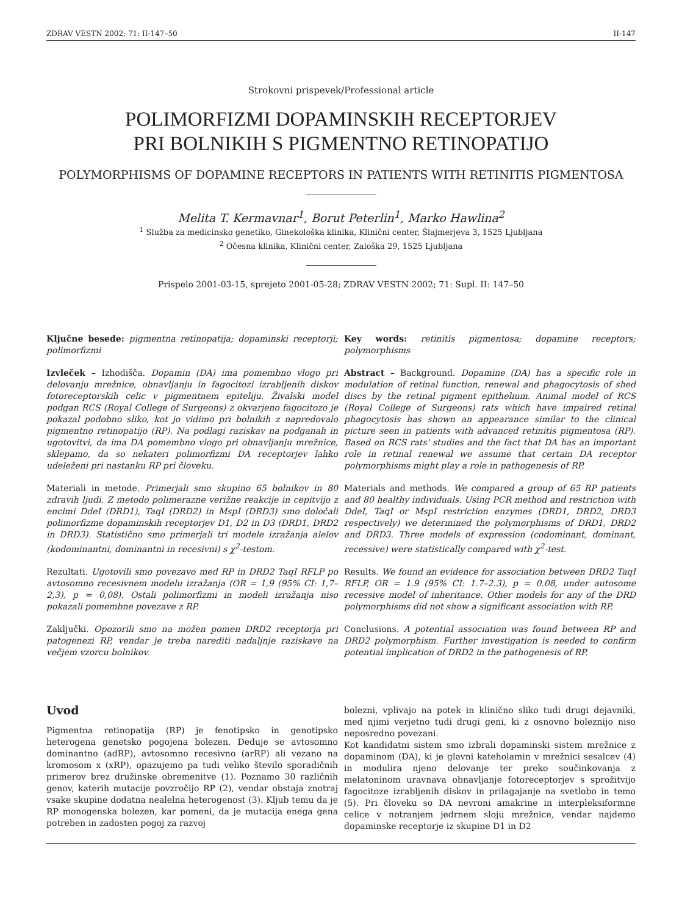ZDRAV VESTN 2002; 71: II-147–50 II-147
Strokovni prispevek/Professional article
POLIMORFIZMI DOPAMINSKIH RECEPTORJEV
PRI BOLNIKIH S PIGMENTNO RETINOPATIJO
POLYMORPHISMS OF DOPAMINE RECEPTORS IN PATIENTS WITH RETINITIS PIGMENTOSA
Melita T. Kermavnar<sup>1</sup>, Borut Peterlin<sup>1</sup>, Marko Hawlina<sup>2</sup>
<sup>1</sup> Služba za medicinsko genetiko, Ginekološka klinika, Klinični center, Šlajmerjeva 3, 1525 Ljubljana
<sup>2</sup> Očesna klinika, Klinični center, Zaloška 29, 1525 Ljubljana
Prispelo 2001-03-15, sprejeto 2001-05-28; ZDRAV VESTN 2002; 71: Supl. II: 147–50
Ključne besede: pigmentna retinopatija; dopaminski receptorji; polimorfizmi
Izvleček – Izhodišča. Dopamin (DA) ima pomembno vlogo pri delovanju mrežnice, obnavljanju in fagocitozi izrabljenih diskov fotoreceptorskih celic v pigmentnem epiteliju. Živalski model podgan RCS (Royal College of Surgeons) z okvarjeno fagocitozo je pokazal podobno sliko, kot jo vidimo pri bolnikih z napredovalo pigmentno retinopatijo (RP). Na podlagi raziskav na podganah in ugotovitvi, da ima DA pomembno vlogo pri obnavljanju mrežnice, sklepamo, da so nekateri polimorfizmi DA receptorjev lahko udeleženi pri nastanku RP pri človeku.
Materiali in metode. Primerjali smo skupino 65 bolnikov in 80 zdravih ljudi. Z metodo polimerazne verižne reakcije in cepitvijo z encimi DdeI (DRD1), TaqI (DRD2) in MspI (DRD3) smo določali polimorfizme dopaminskih receptorjev D1, D2 in D3 (DRD1, DRD2 in DRD3). Statistično smo primerjali tri modele izražanja alelov (kodominantni, dominantni in recesivni) s χ<sup>2</sup>-testom.
Rezultati. Ugotovili smo povezavo med RP in DRD2 TaqI RFLP po avtosomno recesivnem modelu izražanja (OR = 1,9 (95% CI: 1,7–2,3), p = 0,08). Ostali polimorfizmi in modeli izražanja niso pokazali pomembne povezave z RP.
Zaključki. Opozorili smo na možen pomen DRD2 receptorja pri patogenezi RP, vendar je treba narediti nadaljnje raziskave na večjem vzorcu bolnikov.
Key words: retinitis pigmentosa; dopamine receptors; polymorphisms
Abstract – Background. Dopamine (DA) has a specific role in modulation of retinal function, renewal and phagocytosis of shed discs by the retinal pigment epithelium. Animal model of RCS (Royal College of Surgeons) rats which have impaired retinal phagocytosis has shown an appearance similar to the clinical picture seen in patients with advanced retinitis pigmentosa (RP). Based on RCS rats' studies and the fact that DA has an important role in retinal renewal we assume that certain DA receptor polymorphisms might play a role in pathogenesis of RP.
Materials and methods. We compared a group of 65 RP patients and 80 healthy individuals. Using PCR method and restriction with DdeI, TaqI or MspI restriction enzymes (DRD1, DRD2, DRD3 respectively) we determined the polymorphisms of DRD1, DRD2 and DRD3. Three models of expression (codominant, dominant, recessive) were statistically compared with χ<sup>2</sup>-test.
Results. We found an evidence for association between DRD2 TaqI RFLP, OR = 1.9 (95% CI: 1.7–2.3), p = 0.08, under autosome recessive model of inheritance. Other models for any of the DRD polymorphisms did not show a significant association with RP.
Conclusions. A potential association was found between RP and DRD2 polymorphism. Further investigation is needed to confirm potential implication of DRD2 in the pathogenesis of RP.
Uvod
Pigmentna retinopatija (RP) je fenotipsko in genotipsko heterogena genetsko pogojena bolezen. Deduje se avtosomno dominantno (adRP), avtosomno recesivno (arRP) ali vezano na kromosom x (xRP), opazujemo pa tudi veliko število sporadičnih primerov brez družinske obremenitve (1). Poznamo 30 različnih genov, katerih mutacije povzročijo RP (2), vendar obstaja znotraj vsake skupine dodatna nealelna heterogenost (3). Kljub temu da je RP monogenska bolezen, kar pomeni, da je mutacija enega gena potreben in zadosten pogoj za razvoj
bolezni, vplivajo na potek in klinično sliko tudi drugi dejavniki, med njimi verjetno tudi drugi geni, ki z osnovno boleznijo niso neposredno povezani.
Kot kandidatni sistem smo izbrali dopaminski sistem mrežnice z dopaminom (DA), ki je glavni kateholamin v mrežnici sesalcev (4) in modulira njeno delovanje ter preko součinkovanja z melatoninom uravnava obnavljanje fotoreceptorjev s sprožitvijo fagocitoze izrabljenih diskov in prilagajanje na svetlobo in temo (5). Pri človeku so DA nevroni amakrine in interpleksiformne celice v notranjem jedrnem sloju mrežnice, vendar najdemo dopaminske receptorje iz skupine D1 in D2